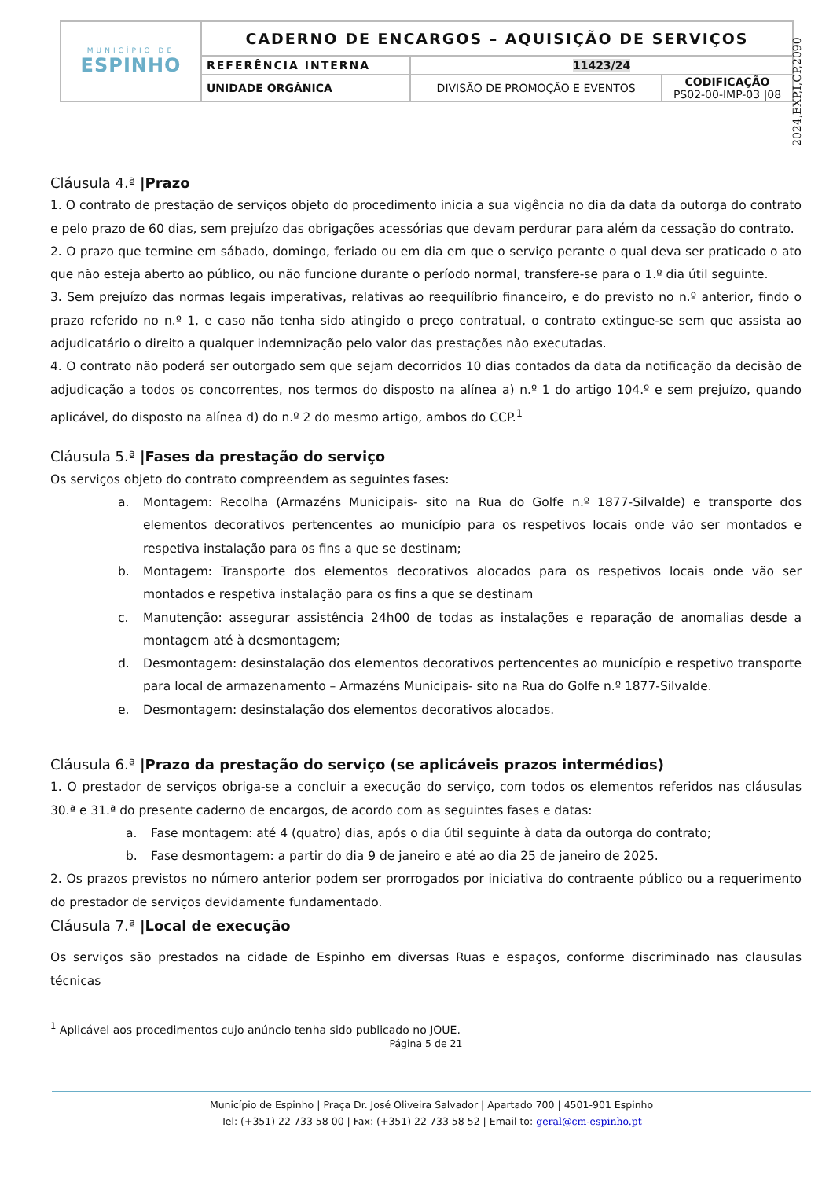| MUNICÍPIO DE ESPINHO | CADERNO DE ENCARGOS – AQUISIÇÃO DE SERVIÇOS | | |
| | REFERÊNCIA INTERNA | 11423/24 | |
| | UNIDADE ORGÂNICA | DIVISÃO DE PROMOÇÃO E EVENTOS | CODIFICAÇÃO PS02-00-IMP-03 /08 |
2024,EXP,I,CP,2090
Cláusula 4.ª |Prazo
1. O contrato de prestação de serviços objeto do procedimento inicia a sua vigência no dia da data da outorga do contrato e pelo prazo de 60 dias, sem prejuízo das obrigações acessórias que devam perdurar para além da cessação do contrato.
2. O prazo que termine em sábado, domingo, feriado ou em dia em que o serviço perante o qual deva ser praticado o ato que não esteja aberto ao público, ou não funcione durante o período normal, transfere-se para o 1.º dia útil seguinte.
3. Sem prejuízo das normas legais imperativas, relativas ao reequilíbrio financeiro, e do previsto no n.º anterior, findo o prazo referido no n.º 1, e caso não tenha sido atingido o preço contratual, o contrato extingue-se sem que assista ao adjudicatário o direito a qualquer indemnização pelo valor das prestações não executadas.
4. O contrato não poderá ser outorgado sem que sejam decorridos 10 dias contados da data da notificação da decisão de adjudicação a todos os concorrentes, nos termos do disposto na alínea a) n.º 1 do artigo 104.º e sem prejuízo, quando aplicável, do disposto na alínea d) do n.º 2 do mesmo artigo, ambos do CCP.<sup>1</sup>
Cláusula 5.ª |Fases da prestação do serviço
Os serviços objeto do contrato compreendem as seguintes fases:
a. Montagem: Recolha (Armazéns Municipais- sito na Rua do Golfe n.º 1877-Silvalde) e transporte dos elementos decorativos pertencentes ao município para os respetivos locais onde vão ser montados e respetiva instalação para os fins a que se destinam;
b. Montagem: Transporte dos elementos decorativos alocados para os respetivos locais onde vão ser montados e respetiva instalação para os fins a que se destinam
c. Manutenção: assegurar assistência 24h00 de todas as instalações e reparação de anomalias desde a montagem até à desmontagem;
d. Desmontagem: desinstalação dos elementos decorativos pertencentes ao município e respetivo transporte para local de armazenamento – Armazéns Municipais- sito na Rua do Golfe n.º 1877-Silvalde.
e. Desmontagem: desinstalação dos elementos decorativos alocados.
Cláusula 6.ª |Prazo da prestação do serviço (se aplicáveis prazos intermédios)
1. O prestador de serviços obriga-se a concluir a execução do serviço, com todos os elementos referidos nas cláusulas 30.ª e 31.ª do presente caderno de encargos, de acordo com as seguintes fases e datas:
a. Fase montagem: até 4 (quatro) dias, após o dia útil seguinte à data da outorga do contrato;
b. Fase desmontagem: a partir do dia 9 de janeiro e até ao dia 25 de janeiro de 2025.
2. Os prazos previstos no número anterior podem ser prorrogados por iniciativa do contraente público ou a requerimento do prestador de serviços devidamente fundamentado.
Cláusula 7.ª |Local de execução
Os serviços são prestados na cidade de Espinho em diversas Ruas e espaços, conforme discriminado nas clausulas técnicas
<sup>1</sup> Aplicável aos procedimentos cujo anúncio tenha sido publicado no JOUE.
Página 5 de 21
Município de Espinho | Praça Dr. José Oliveira Salvador | Apartado 700 | 4501-901 Espinho
Tel: (+351) 22 733 58 00 | Fax: (+351) 22 733 58 52 | Email to: geral@cm-espinho.pt